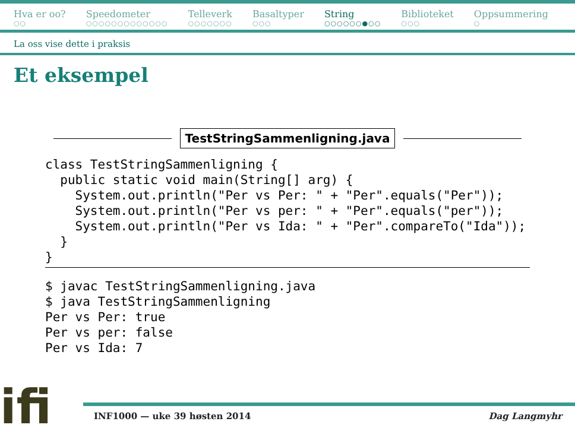Hva er oo?
○○
Speedometer
○○○○○○○○○○○○○
Telleverk
○○○○○○○
Basaltyper
○○○
String
○○○○○○●○○
Biblioteket
○○○
Oppsummering
○
La oss vise dette i praksis
Et eksempel
TestStringSammenligning.java
class TestStringSammenligning { public static void main(String[] arg) { System.out.println("Per vs Per: " + "Per".equals("Per")); System.out.println("Per vs per: " + "Per".equals("per")); System.out.println("Per vs Ida: " + "Per".compareTo("Ida")); } }
$ javac TestStringSammenligning.java $ java TestStringSammenligning Per vs Per: true Per vs per: false Per vs Ida: 7
ifi
INF1000 — uke 39 høsten 2014 Dag Langmyhr